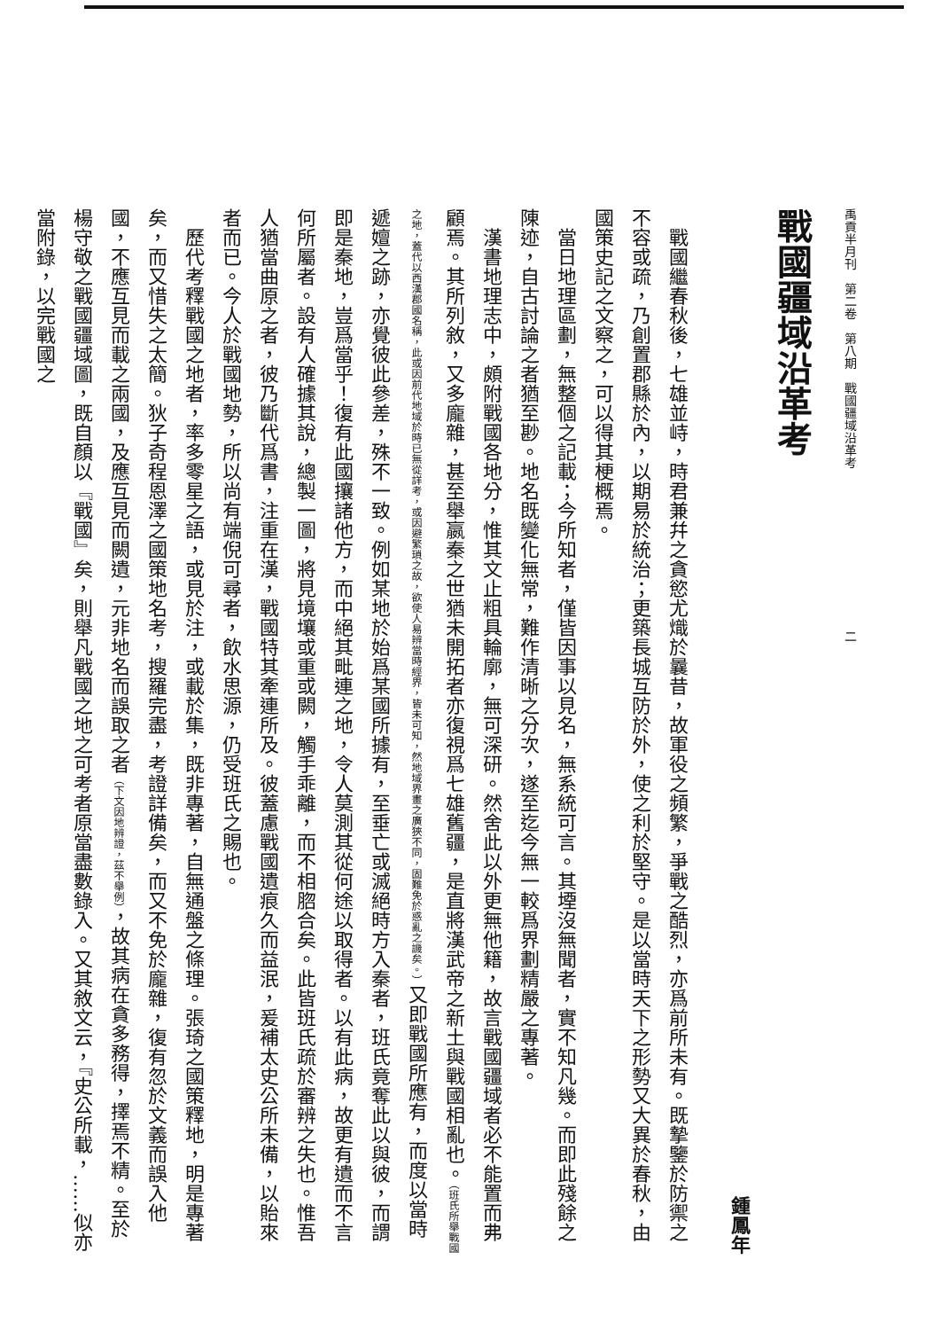禹貢半月刊　第二卷　第八期　戰國疆域沿革考　　　　　　　　　　　　　二
戰國疆域沿革考
鍾鳳年
戰國繼春秋後，七雄並峙，時君兼幷之貪慾尤熾於曩昔，故軍役之頻繁，爭戰之酷烈，亦爲前所未有。既摯鑒於防禦之不容或疏，乃創置郡縣於內，以期易於統治；更築長城互防於外，使之利於堅守。是以當時天下之形勢又大異於春秋，由國策史記之文察之，可以得其梗概焉。
當日地理區劃，無整個之記載；今所知者，僅皆因事以見名，無系統可言。其堙沒無聞者，實不知凡幾。而即此殘餘之陳迹，自古討論之者猶至尠。地名既變化無常，難作清晰之分次，遂至迄今無一較爲界劃精嚴之專著。
漢書地理志中，頗附戰國各地分，惟其文止粗具輪廓，無可深研。然舍此以外更無他籍，故言戰國疆域者必不能置而弗顧焉。其所列敘，又多龐雜，甚至舉嬴秦之世猶未開拓者亦復視爲七雄舊疆，是直將漢武帝之新土與戰國相亂也。（班氏所舉戰國之地，蓋代以西漢郡國名稱，此或因前代地域於時已無從詳考，或因避繁瑣之故，欲使人易辨當時經界，皆未可知，然地域界畫之廣狹不同，固難免於惑亂之譏矣。）又即戰國所應有，而度以當時遞嬗之跡，亦覺彼此參差，殊不一致。例如某地於始爲某國所據有，至垂亡或滅絕時方入秦者，班氏竟奪此以與彼，而謂即是秦地，豈爲當乎！復有此國攘諸他方，而中絕其毗連之地，令人莫測其從何途以取得者。以有此病，故更有遺而不言何所屬者。設有人確據其說，總製一圖，將見境壤或重或闕，觸手乖離，而不相脗合矣。此皆班氏疏於審辨之失也。惟吾人猶當曲原之者，彼乃斷代爲書，注重在漢，戰國特其牽連所及。彼蓋慮戰國遺痕久而益泯，爰補太史公所未備，以貽來者而已。今人於戰國地勢，所以尚有端倪可尋者，飲水思源，仍受班氏之賜也。
歷代考釋戰國之地者，率多零星之語，或見於注，或載於集，既非專著，自無通盤之條理。張琦之國策釋地，明是專著矣，而又惜失之太簡。狄子奇程恩澤之國策地名考，搜羅完盡，考證詳備矣，而又不免於龐雜，復有忽於文義而誤入他國，不應互見而載之兩國，及應互見而闕遺，元非地名而誤取之者（下文因地辨證，茲不舉例），故其病在貪多務得，擇焉不精。至於楊守敬之戰國疆域圖，既自顏以『戰國』矣，則舉凡戰國之地之可考者原當盡數錄入。又其敘文云，『史公所載，……似亦當附錄，以完戰國之